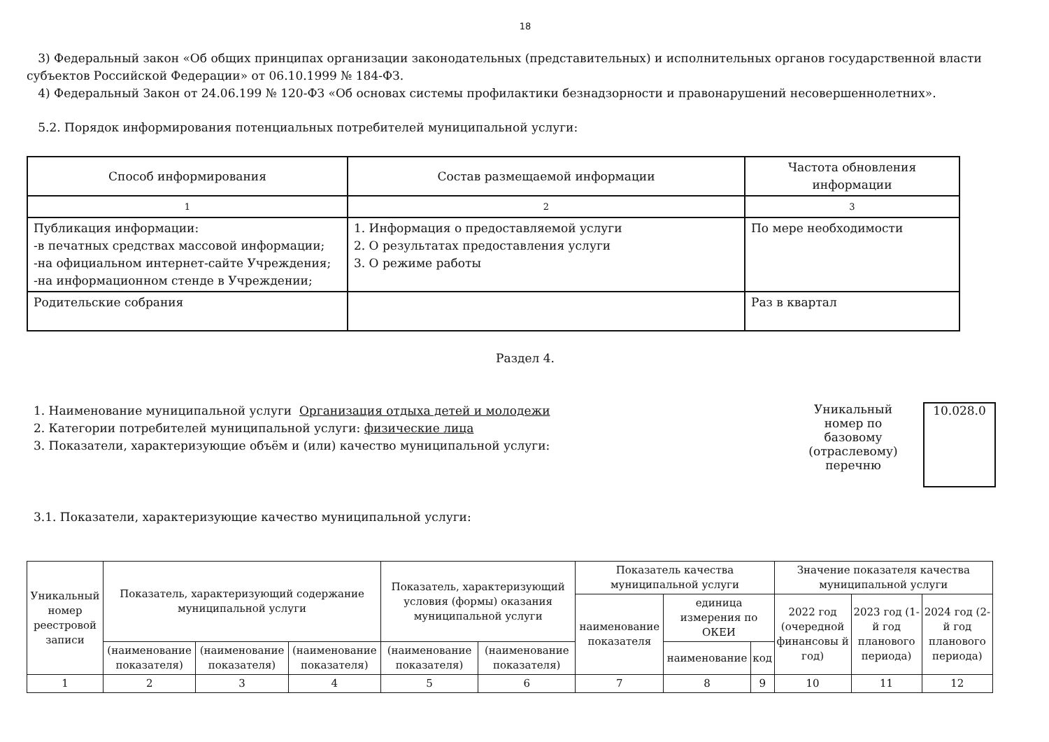18
3) Федеральный закон «Об общих принципах организации законодательных (представительных) и исполнительных органов государственной власти субъектов Российской Федерации» от 06.10.1999 № 184-ФЗ.
4) Федеральный Закон от 24.06.199 № 120-ФЗ «Об основах системы профилактики безнадзорности и правонарушений несовершеннолетних».
5.2. Порядок информирования потенциальных потребителей муниципальной услуги:
| Способ информирования | Состав размещаемой информации | Частота обновления информации |
| --- | --- | --- |
| 1 | 2 | 3 |
| Публикация информации: -в печатных средствах массовой информации; -на официальном интернет-сайте Учреждения; -на информационном стенде в Учреждении; | 1. Информация о предоставляемой услуги 2. О результатах предоставления услуги 3. О режиме работы | По мере необходимости |
| Родительские собрания | | Раз в квартал |
Раздел 4.
1. Наименование муниципальной услуги Организация отдыха детей и молодежи
2. Категории потребителей муниципальной услуги: физические лица
3. Показатели, характеризующие объём и (или) качество муниципальной услуги:
Уникальный номер по базовому (отраслевому) перечню
10.028.0
3.1. Показатели, характеризующие качество муниципальной услуги:
| Уникальный номер реестровой записи | Показатель, характеризующий содержание муниципальной услуги | | | Показатель, характеризующий условия (формы) оказания муниципальной услуги | | Показатель качества муниципальной услуги | | | Значение показателя качества муниципальной услуги | | |
| --- | --- | --- | --- | --- | --- | --- | --- | --- | --- | --- | --- |
| | | | | | | наименование показателя | единица измерения по ОКЕИ | | 2022 год (очередной финансовы й год) | 2023 год (1-й год планового периода) | 2024 год (2-й год планового периода) |
| | (наименование показателя) | (наименование показателя) | (наименование показателя) | (наименование показателя) | (наименование показателя) | | наименование | код | | | |
| 1 | 2 | 3 | 4 | 5 | 6 | 7 | 8 | 9 | 10 | 11 | 12 |